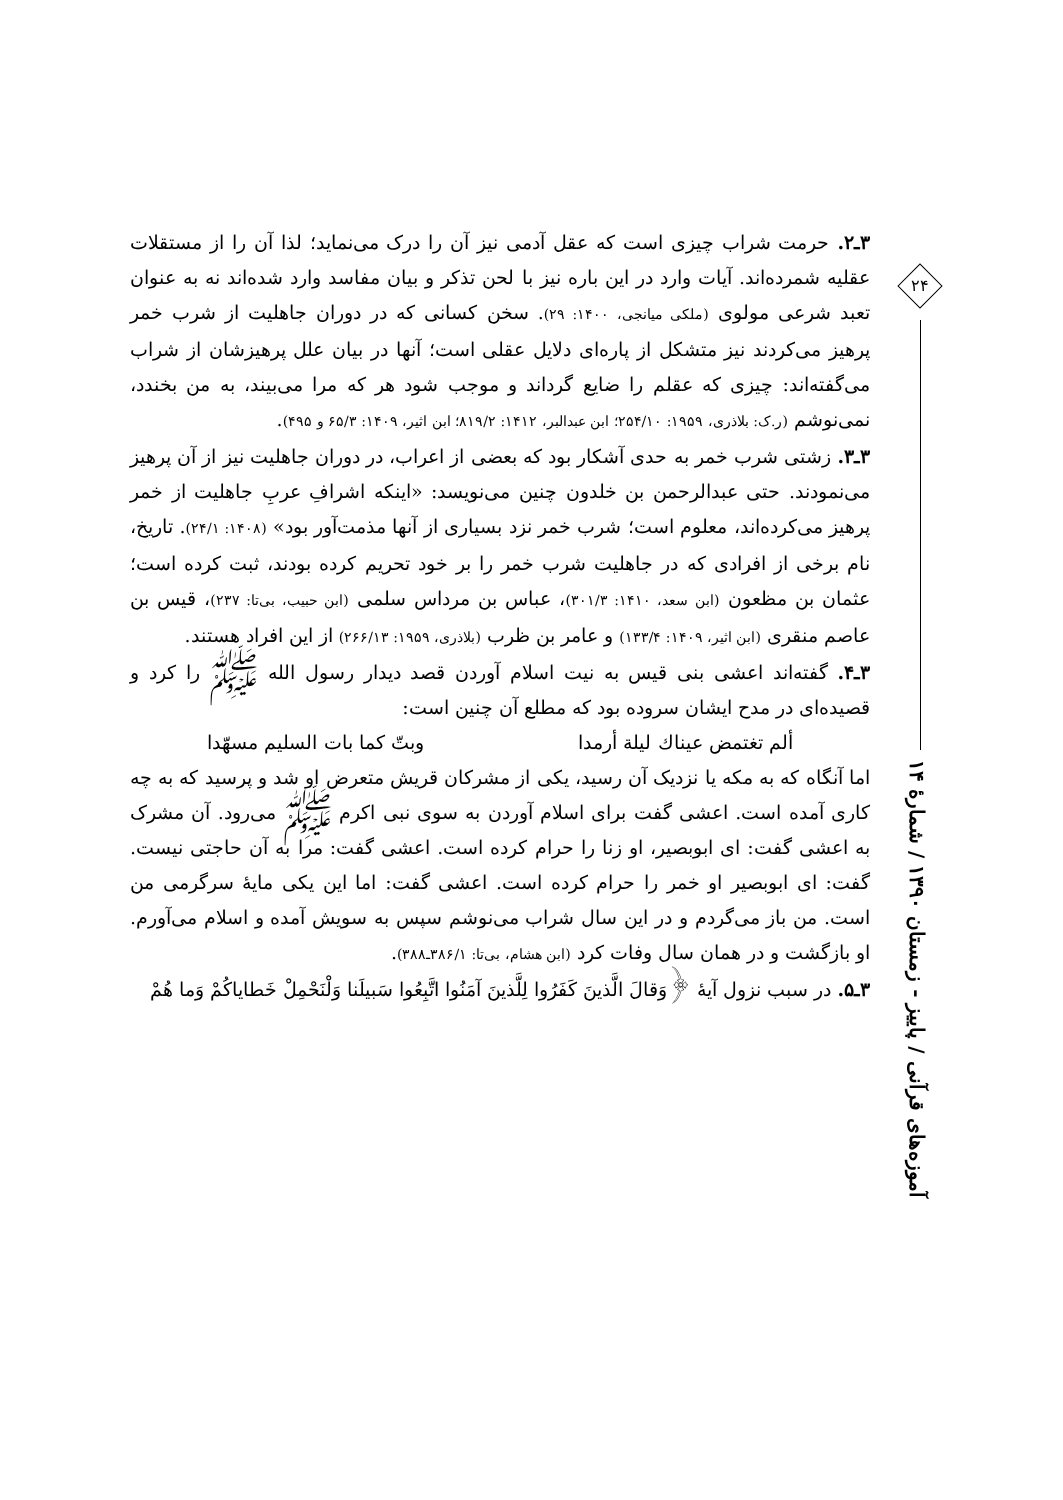۲۴
آموزه‌های قرآنی / پاییز - زمستان ۱۳۹۰ / شمارهٔ ۱۴
۳ـ۲. حرمت شراب چیزی است که عقل آدمی نیز آن را درک می‌نماید؛ لذا آن را از مستقلات عقلیه شمرده‌اند. آیات وارد در این باره نیز با لحن تذکر و بیان مفاسد وارد شده‌اند نه به عنوان تعبد شرعی مولوی (ملکی میانجی، ۱۴۰۰: ۲۹). سخن کسانی که در دوران جاهلیت از شرب خمر پرهیز می‌کردند نیز متشکل از پاره‌ای دلایل عقلی است؛ آنها در بیان علل پرهیزشان از شراب می‌گفته‌اند: چیزی که عقلم را ضایع گرداند و موجب شود هر که مرا می‌بیند، به من بخندد، نمی‌نوشم (ر.ک: بلاذری، ۱۹۵۹: ۲۵۴/۱۰؛ ابن عبدالبر، ۱۴۱۲: ۸۱۹/۲؛ ابن اثیر، ۱۴۰۹: ۶۵/۳ و ۴۹۵).
۳ـ۳. زشتی شرب خمر به حدی آشکار بود که بعضی از اعراب، در دوران جاهلیت نیز از آن پرهیز می‌نمودند. حتی عبدالرحمن بن خلدون چنین می‌نویسد: «اینکه اشرافِ عربِ جاهلیت از خمر پرهیز می‌کرده‌اند، معلوم است؛ شرب خمر نزد بسیاری از آنها مذمت‌آور بود» (۱۴۰۸: ۲۴/۱). تاریخ، نام برخی از افرادی که در جاهلیت شرب خمر را بر خود تحریم کرده بودند، ثبت کرده است؛ عثمان بن مظعون (ابن سعد، ۱۴۱۰: ۳۰۱/۳)، عباس بن مرداس سلمی (ابن حبیب، بی‌تا: ۲۳۷)، قیس بن عاصم منقری (ابن اثیر، ۱۴۰۹: ۱۳۳/۴) و عامر بن ظرب (بلاذری، ۱۹۵۹: ۲۶۶/۱۳) از این افراد هستند.
۳ـ۴. گفته‌اند اعشی بنی قیس به نیت اسلام آوردن قصد دیدار رسول الله ﷺ را کرد و قصیده‌ای در مدح ایشان سروده بود که مطلع آن چنین است:
ألم تغتمض عیناك لیلة أرمدا وبتّ کما بات السلیم مسهّدا
اما آنگاه که به مکه یا نزدیک آن رسید، یکی از مشرکان قریش متعرض او شد و پرسید که به چه کاری آمده است. اعشی گفت برای اسلام آوردن به سوی نبی اکرم ﷺ می‌رود. آن مشرک به اعشی گفت: ای ابوبصیر، او زنا را حرام کرده است. اعشی گفت: مرا به آن حاجتی نیست. گفت: ای ابوبصیر او خمر را حرام کرده است. اعشی گفت: اما این یکی مایهٔ سرگرمی من است. من باز می‌گردم و در این سال شراب می‌نوشم سپس به سویش آمده و اسلام می‌آورم. او بازگشت و در همان سال وفات کرد (ابن هشام، بی‌تا: ۳۸۶/۱ـ۳۸۸).
۳ـ۵. در سبب نزول آیهٔ ﴿وَقالَ الَّذینَ کَفَرُوا لِلَّذینَ آمَنُوا اتَّبِعُوا سَبیلَنا وَلْنَحْمِلْ خَطایاکُمْ وَما هُمْ